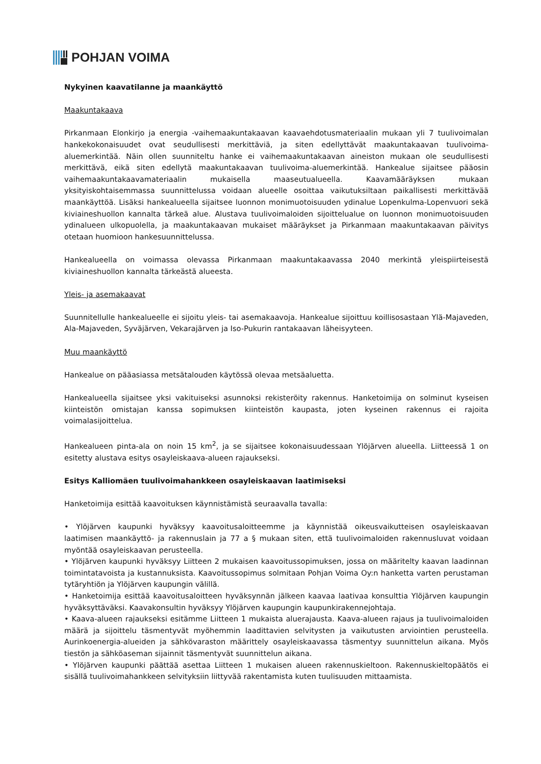POHJAN VOIMA
Nykyinen kaavatilanne ja maankäyttö
Maakuntakaava
Pirkanmaan Elonkirjo ja energia -vaihemaakuntakaavan kaavaehdotusmateriaalin mukaan yli 7 tuulivoimalan hankekokonaisuudet ovat seudullisesti merkittäviä, ja siten edellyttävät maakuntakaavan tuulivoima-aluemerkintää. Näin ollen suunniteltu hanke ei vaihemaakuntakaavan aineiston mukaan ole seudullisesti merkittävä, eikä siten edellytä maakuntakaavan tuulivoima-aluemerkintää. Hankealue sijaitsee pääosin vaihemaakuntakaavamateriaalin mukaisella maaseutualueella. Kaavamääräyksen mukaan yksityiskohtaisemmassa suunnittelussa voidaan alueelle osoittaa vaikutuksiltaan paikallisesti merkittävää maankäyttöä. Lisäksi hankealueella sijaitsee luonnon monimuotoisuuden ydinalue Lopenkulma-Lopenvuori sekä kiviaineshuollon kannalta tärkeä alue. Alustava tuulivoimaloiden sijoittelualue on luonnon monimuotoisuuden ydinalueen ulkopuolella, ja maakuntakaavan mukaiset määräykset ja Pirkanmaan maakuntakaavan päivitys otetaan huomioon hankesuunnittelussa.
Hankealueella on voimassa olevassa Pirkanmaan maakuntakaavassa 2040 merkintä yleispiirteisestä kiviaineshuollon kannalta tärkeästä alueesta.
Yleis- ja asemakaavat
Suunnitellulle hankealueelle ei sijoitu yleis- tai asemakaavoja. Hankealue sijoittuu koillisosastaan Ylä-Majaveden, Ala-Majaveden, Syväjärven, Vekarajärven ja Iso-Pukurin rantakaavan läheisyyteen.
Muu maankäyttö
Hankealue on pääasiassa metsätalouden käytössä olevaa metsäaluetta.
Hankealueella sijaitsee yksi vakituiseksi asunnoksi rekisteröity rakennus. Hanketoimija on solminut kyseisen kiinteistön omistajan kanssa sopimuksen kiinteistön kaupasta, joten kyseinen rakennus ei rajoita voimalasijoittelua.
Hankealueen pinta-ala on noin 15 km<sup>2</sup>, ja se sijaitsee kokonaisuudessaan Ylöjärven alueella. Liitteessä 1 on esitetty alustava esitys osayleiskaava-alueen rajaukseksi.
Esitys Kalliomäen tuulivoimahankkeen osayleiskaavan laatimiseksi
Hanketoimija esittää kaavoituksen käynnistämistä seuraavalla tavalla:
• Ylöjärven kaupunki hyväksyy kaavoitusaloitteemme ja käynnistää oikeusvaikutteisen osayleiskaavan laatimisen maankäyttö- ja rakennuslain ja 77 a § mukaan siten, että tuulivoimaloiden rakennusluvat voidaan myöntää osayleiskaavan perusteella.
• Ylöjärven kaupunki hyväksyy Liitteen 2 mukaisen kaavoitussopimuksen, jossa on määritelty kaavan laadinnan toimintatavoista ja kustannuksista. Kaavoitussopimus solmitaan Pohjan Voima Oy:n hanketta varten perustaman tytäryhtiön ja Ylöjärven kaupungin välillä.
• Hanketoimija esittää kaavoitusaloitteen hyväksynnän jälkeen kaavaa laativaa konsulttia Ylöjärven kaupungin hyväksyttäväksi. Kaavakonsultin hyväksyy Ylöjärven kaupungin kaupunkirakennejohtaja.
• Kaava-alueen rajaukseksi esitämme Liitteen 1 mukaista aluerajausta. Kaava-alueen rajaus ja tuulivoimaloiden määrä ja sijoittelu täsmentyvät myöhemmin laadittavien selvitysten ja vaikutusten arviointien perusteella. Aurinkoenergia-alueiden ja sähkövaraston määrittely osayleiskaavassa täsmentyy suunnittelun aikana. Myös tiestön ja sähköaseman sijainnit täsmentyvät suunnittelun aikana.
• Ylöjärven kaupunki päättää asettaa Liitteen 1 mukaisen alueen rakennuskieltoon. Rakennuskieltopäätös ei sisällä tuulivoimahankkeen selvityksiin liittyvää rakentamista kuten tuulisuuden mittaamista.